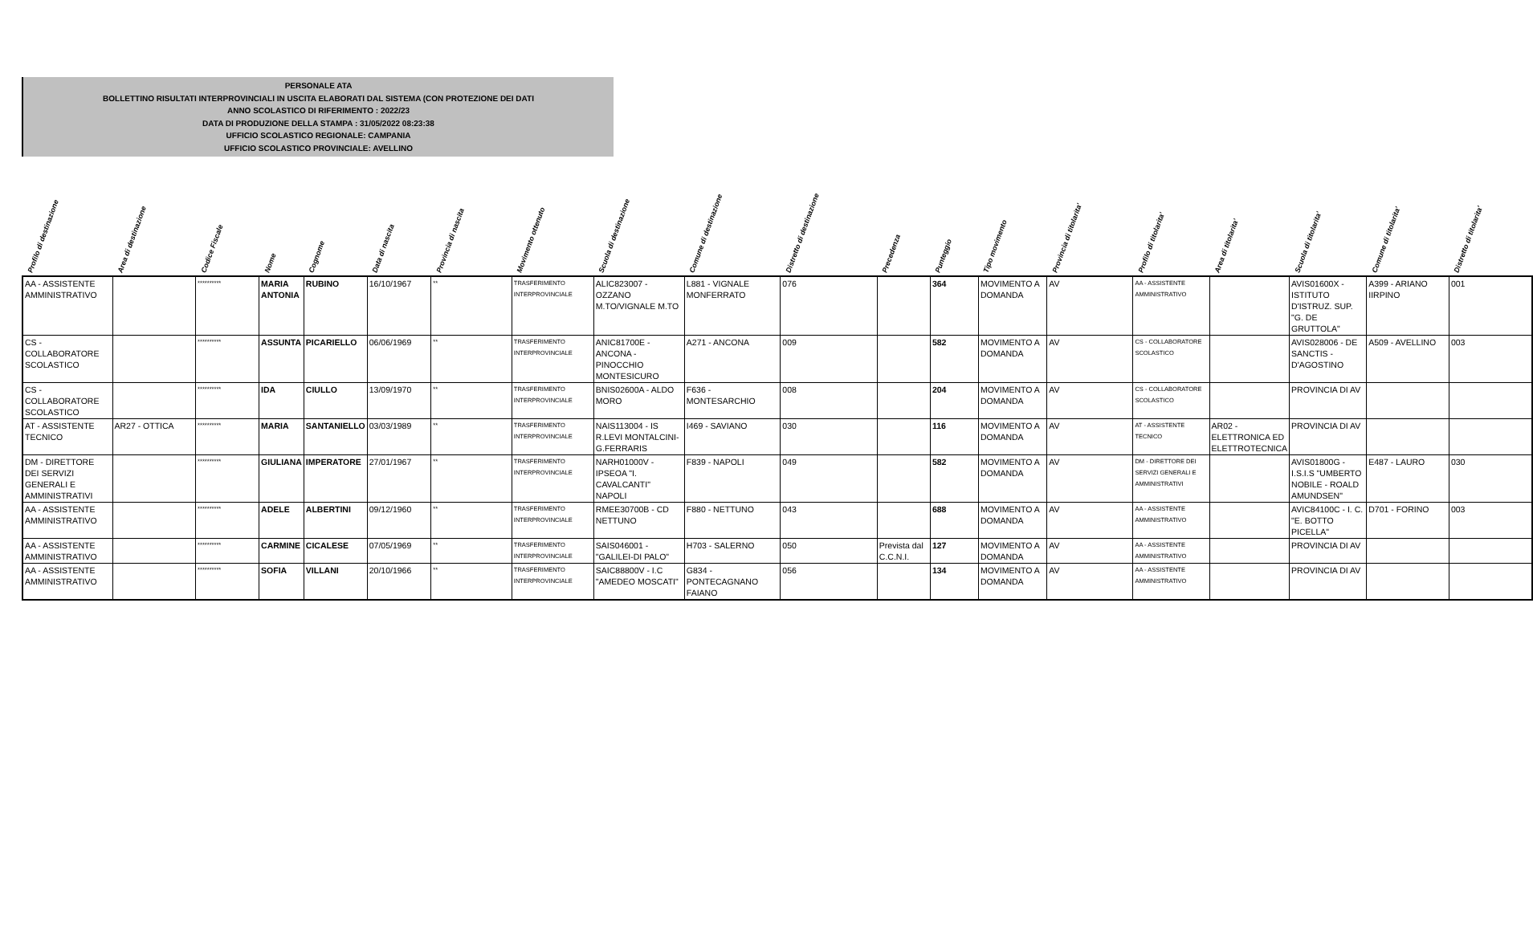PERSONALE ATA
BOLLETTINO RISULTATI INTERPROVINCIALI IN USCITA ELABORATI DAL SISTEMA (CON PROTEZIONE DEI DATI
ANNO SCOLASTICO DI RIFERIMENTO : 2022/23
DATA DI PRODUZIONE DELLA STAMPA : 31/05/2022 08:23:38
UFFICIO SCOLASTICO REGIONALE: CAMPANIA
UFFICIO SCOLASTICO PROVINCIALE: AVELLINO
| Profilo di destinazione | Area di destinazione | Codice Fiscale | Nome | Cognome | Data di nascita | Provincia di nascita | Movimento ottenuto | Scuola di destinazione | Comune di destinazione | Distretto di destinazione | Precedenza | Punteggio | Tipo movimento | Provincia di titolarita' | Profilo di titolarita' | Area di titolarita' | Scuola di titolarita' | Comune di titolarita' | Distretto di titolarita' |
| --- | --- | --- | --- | --- | --- | --- | --- | --- | --- | --- | --- | --- | --- | --- | --- | --- | --- | --- | --- |
| AA - ASSISTENTE AMMINISTRATIVO | | ********** | MARIA ANTONIA | RUBINO | 16/10/1967 | ** | TRASFERIMENTO INTERPROVINCIALE | ALIC823007 - OZZANO M.TO/VIGNALE M.TO | L881 - VIGNALE MONFERRATO | 076 | | 364 | MOVIMENTO A DOMANDA | AV | AA - ASSISTENTE AMMINISTRATIVO | | AVIS01600X - ISTITUTO D'ISTRUZ. SUP. "G. DE GRUTTOLA" | A399 - ARIANO IIRPINO | 001 |
| CS - COLLABORATORE SCOLASTICO | | ********** | ASSUNTA | PICARIELLO | 06/06/1969 | ** | TRASFERIMENTO INTERPROVINCIALE | ANIC81700E - ANCONA - PINOCCHIO MONTESICURO | A271 - ANCONA | 009 | | 582 | MOVIMENTO A DOMANDA | AV | CS - COLLABORATORE SCOLASTICO | | AVIS028006 - DE SANCTIS - D'AGOSTINO | A509 - AVELLINO | 003 |
| CS - COLLABORATORE SCOLASTICO | | ********** | IDA | CIULLO | 13/09/1970 | ** | TRASFERIMENTO INTERPROVINCIALE | BNIS02600A - ALDO MORO | F636 - MONTESARCHIO | 008 | | 204 | MOVIMENTO A DOMANDA | AV | CS - COLLABORATORE SCOLASTICO | | PROVINCIA DI AV | | |
| AT - ASSISTENTE TECNICO | AR27 - OTTICA | ********** | MARIA | SANTANIELLO | 03/03/1989 | ** | TRASFERIMENTO INTERPROVINCIALE | NAIS113004 - IS R.LEVI MONTALCINI-G.FERRARIS | I469 - SAVIANO | 030 | | 116 | MOVIMENTO A DOMANDA | AV | AT - ASSISTENTE TECNICO | AR02 - ELETTRONICA ED ELETTROTECNICA | PROVINCIA DI AV | | |
| DM - DIRETTORE DEI SERVIZI GENERALI E AMMINISTRATIVI | | ********** | GIULIANA | IMPERATORE | 27/01/1967 | ** | TRASFERIMENTO INTERPROVINCIALE | NARH01000V - IPSEOA "I. CAVALCANTI" NAPOLI | F839 - NAPOLI | 049 | | 582 | MOVIMENTO A DOMANDA | AV | DM - DIRETTORE DEI SERVIZI GENERALI E AMMINISTRATIVI | | AVIS01800G - I.S.I.S "UMBERTO NOBILE - ROALD AMUNDSEN" | E487 - LAURO | 030 |
| AA - ASSISTENTE AMMINISTRATIVO | | ********** | ADELE | ALBERTINI | 09/12/1960 | ** | TRASFERIMENTO INTERPROVINCIALE | RMEE30700B - CD NETTUNO | F880 - NETTUNO | 043 | | 688 | MOVIMENTO A DOMANDA | AV | AA - ASSISTENTE AMMINISTRATIVO | | AVIC84100C - I. C. "E. BOTTO PICELLA" | D701 - FORINO | 003 |
| AA - ASSISTENTE AMMINISTRATIVO | | ********** | CARMINE | CICALESE | 07/05/1969 | ** | TRASFERIMENTO INTERPROVINCIALE | SAIS046001 - "GALILEI-DI PALO" | H703 - SALERNO | 050 | Prevista dal C.C.N.I. | 127 | MOVIMENTO A DOMANDA | AV | AA - ASSISTENTE AMMINISTRATIVO | | PROVINCIA DI AV | | |
| AA - ASSISTENTE AMMINISTRATIVO | | ********** | SOFIA | VILLANI | 20/10/1966 | ** | TRASFERIMENTO INTERPROVINCIALE | SAIC88800V - I.C "AMEDEO MOSCATI" | G834 - PONTECAGNANO FAIANO | 056 | | 134 | MOVIMENTO A DOMANDA | AV | AA - ASSISTENTE AMMINISTRATIVO | | PROVINCIA DI AV | | |